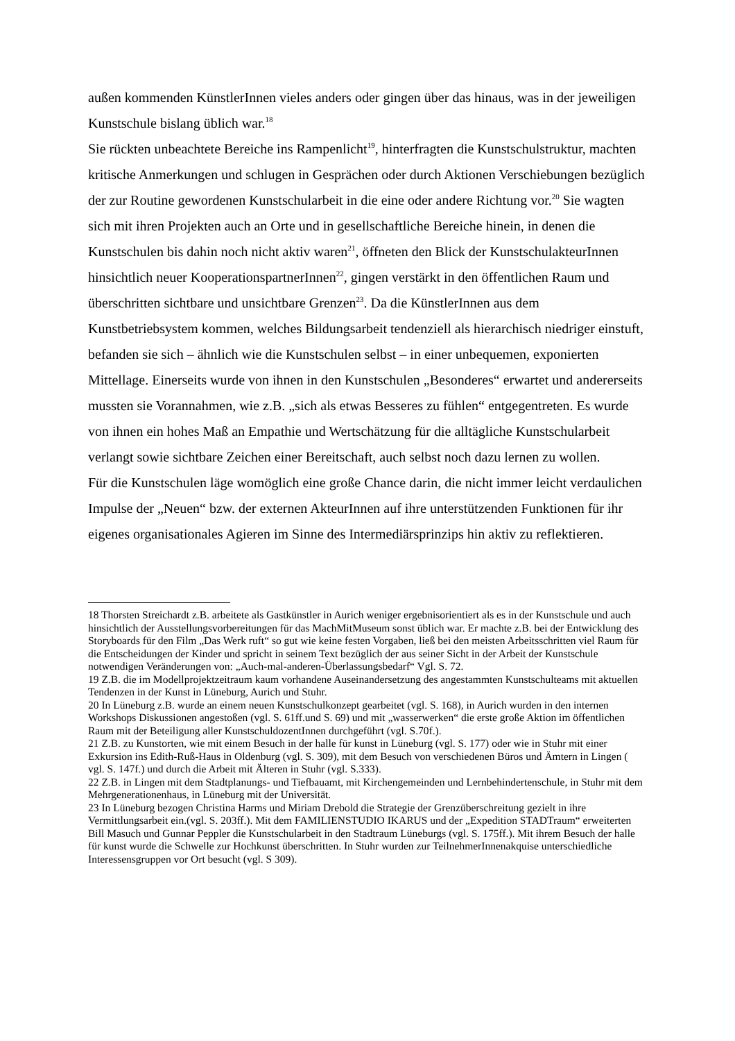außen kommenden KünstlerInnen vieles anders oder gingen über das hinaus, was in der jeweiligen Kunstschule bislang üblich war.<sup>18</sup>
Sie rückten unbeachtete Bereiche ins Rampenlicht<sup>19</sup>, hinterfragten die Kunstschulstruktur, machten kritische Anmerkungen und schlugen in Gesprächen oder durch Aktionen Verschiebungen bezüglich der zur Routine gewordenen Kunstschularbeit in die eine oder andere Richtung vor.<sup>20</sup> Sie wagten sich mit ihren Projekten auch an Orte und in gesellschaftliche Bereiche hinein, in denen die Kunstschulen bis dahin noch nicht aktiv waren<sup>21</sup>, öffneten den Blick der KunstschulakteurInnen hinsichtlich neuer KooperationspartnerInnen<sup>22</sup>, gingen verstärkt in den öffentlichen Raum und überschritten sichtbare und unsichtbare Grenzen<sup>23</sup>. Da die KünstlerInnen aus dem Kunstbetriebsystem kommen, welches Bildungsarbeit tendenziell als hierarchisch niedriger einstuft, befanden sie sich – ähnlich wie die Kunstschulen selbst – in einer unbequemen, exponierten Mittellage. Einerseits wurde von ihnen in den Kunstschulen „Besonderes“ erwartet und andererseits mussten sie Vorannahmen, wie z.B. „sich als etwas Besseres zu fühlen“ entgegentreten. Es wurde von ihnen ein hohes Maß an Empathie und Wertschätzung für die alltägliche Kunstschularbeit verlangt sowie sichtbare Zeichen einer Bereitschaft, auch selbst noch dazu lernen zu wollen.
Für die Kunstschulen läge womöglich eine große Chance darin, die nicht immer leicht verdaulichen Impulse der „Neuen“ bzw. der externen AkteurInnen auf ihre unterstützenden Funktionen für ihr eigenes organisationales Agieren im Sinne des Intermediärsprinzips hin aktiv zu reflektieren.
18 Thorsten Streichardt z.B. arbeitete als Gastkünstler in Aurich weniger ergebnisorientiert als es in der Kunstschule und auch hinsichtlich der Ausstellungsvorbereitungen für das MachMitMuseum sonst üblich war. Er machte z.B. bei der Entwicklung des Storyboards für den Film „Das Werk ruft“ so gut wie keine festen Vorgaben, ließ bei den meisten Arbeitsschritten viel Raum für die Entscheidungen der Kinder und spricht in seinem Text bezüglich der aus seiner Sicht in der Arbeit der Kunstschule notwendigen Veränderungen von: „Auch-mal-anderen-Überlassungsbedarf“ Vgl. S. 72.
19 Z.B. die im Modellprojektzeitraum kaum vorhandene Auseinandersetzung des angestammten Kunstschulteams mit aktuellen Tendenzen in der Kunst in Lüneburg, Aurich und Stuhr.
20 In Lüneburg z.B. wurde an einem neuen Kunstschulkonzept gearbeitet (vgl. S. 168), in Aurich wurden in den internen Workshops Diskussionen angestoßen (vgl. S. 61ff.und S. 69) und mit „wasserwerken“ die erste große Aktion im öffentlichen Raum mit der Beteiligung aller KunstschuldozentInnen durchgeführt (vgl. S.70f.).
21 Z.B. zu Kunstorten, wie mit einem Besuch in der halle für kunst in Lüneburg (vgl. S. 177) oder wie in Stuhr mit einer Exkursion ins Edith-Ruß-Haus in Oldenburg (vgl. S. 309), mit dem Besuch von verschiedenen Büros und Ämtern in Lingen ( vgl. S. 147f.) und durch die Arbeit mit Älteren in Stuhr (vgl. S.333).
22 Z.B. in Lingen mit dem Stadtplanungs- und Tiefbauamt, mit Kirchengemeinden und Lernbehindertenschule, in Stuhr mit dem Mehrgenerationenhaus, in Lüneburg mit der Universität.
23 In Lüneburg bezogen Christina Harms und Miriam Drebold die Strategie der Grenzüberschreitung gezielt in ihre Vermittlungsarbeit ein.(vgl. S. 203ff.). Mit dem FAMILIENSTUDIO IKARUS und der „Expedition STADTraum“ erweiterten Bill Masuch und Gunnar Peppler die Kunstschularbeit in den Stadtraum Lüneburgs (vgl. S. 175ff.). Mit ihrem Besuch der halle für kunst wurde die Schwelle zur Hochkunst überschritten. In Stuhr wurden zur TeilnehmerInnenakquise unterschiedliche Interessensgruppen vor Ort besucht (vgl. S 309).